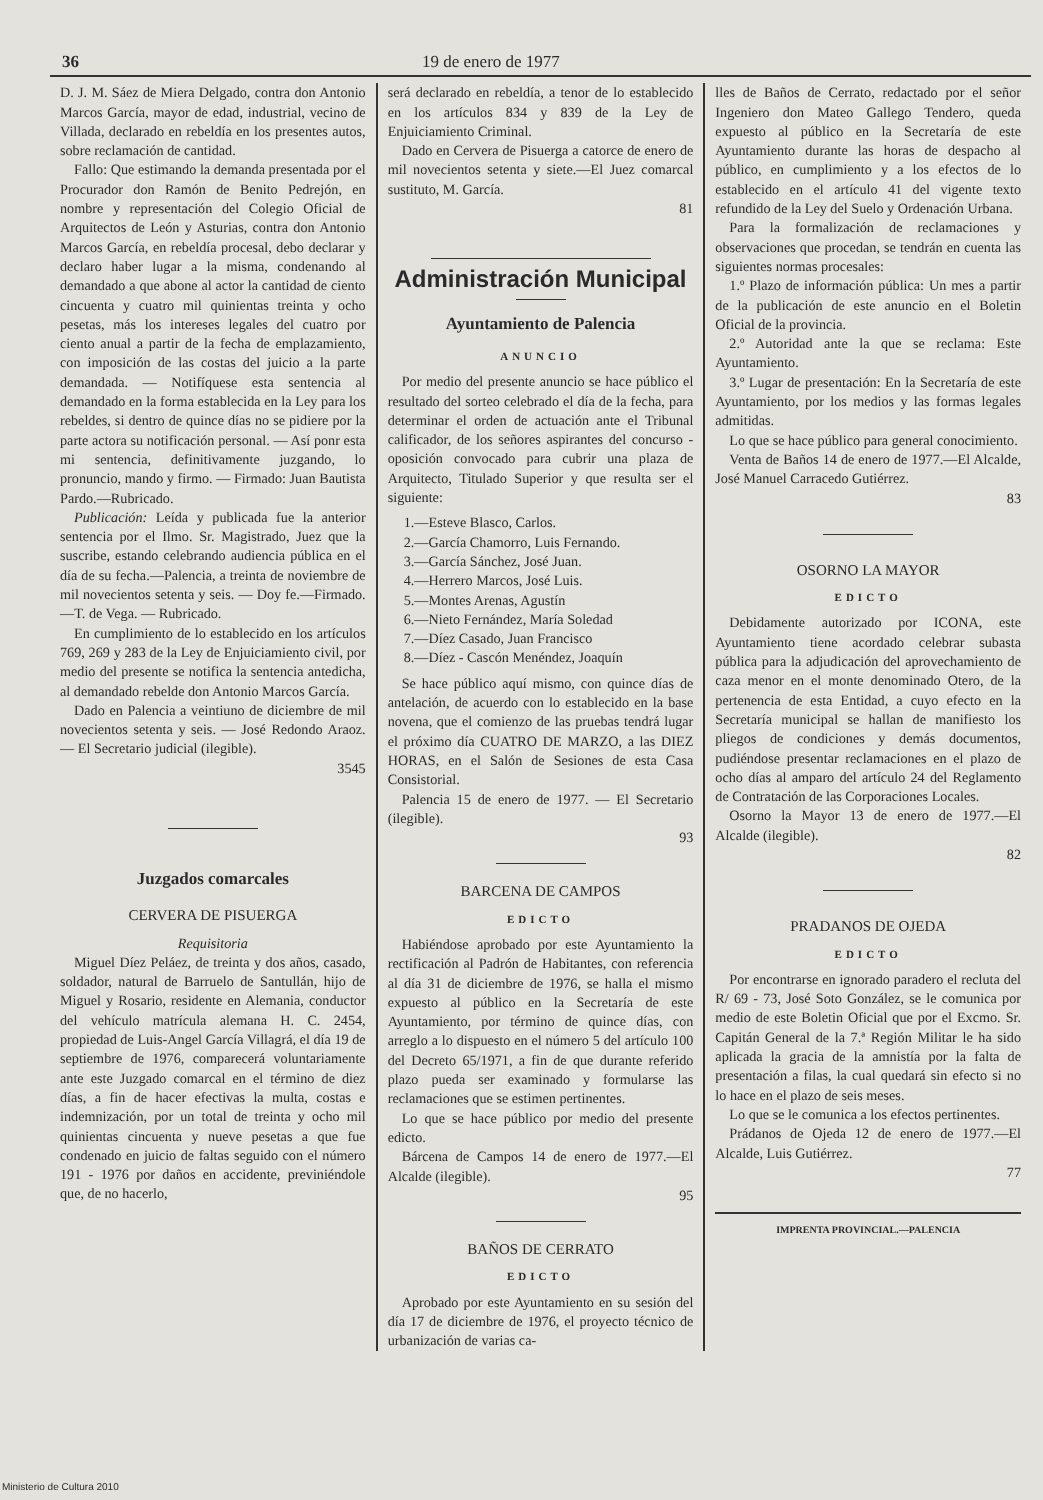36 19 de enero de 1977
D. J. M. Sáez de Miera Delgado, contra don Antonio Marcos García, mayor de edad, industrial, vecino de Villada, declarado en rebeldía en los presentes autos, sobre reclamación de cantidad.
Fallo: Que estimando la demanda presentada por el Procurador don Ramón de Benito Pedrejón, en nombre y representación del Colegio Oficial de Arquitectos de León y Asturias, contra don Antonio Marcos García, en rebeldía procesal, debo declarar y declaro haber lugar a la misma, condenando al demandado a que abone al actor la cantidad de ciento cincuenta y cuatro mil quinientas treinta y ocho pesetas, más los intereses legales del cuatro por ciento anual a partir de la fecha de emplazamiento, con imposición de las costas del juicio a la parte demandada. — Notifíquese esta sentencia al demandado en la forma establecida en la Ley para los rebeldes, si dentro de quince días no se pidiere por la parte actora su notificación personal. — Así ponr esta mi sentencia, definitivamente juzgando, lo pronuncio, mando y firmo. — Firmado: Juan Bautista Pardo.—Rubricado.
Publicación: Leída y publicada fue la anterior sentencia por el Ilmo. Sr. Magistrado, Juez que la suscribe, estando celebrando audiencia pública en el día de su fecha.—Palencia, a treinta de noviembre de mil novecientos setenta y seis. — Doy fe.—Firmado. —T. de Vega. — Rubricado.
En cumplimiento de lo establecido en los artículos 769, 269 y 283 de la Ley de Enjuiciamiento civil, por medio del presente se notifica la sentencia antedicha, al demandado rebelde don Antonio Marcos García.
Dado en Palencia a veintiuno de diciembre de mil novecientos setenta y seis. — José Redondo Araoz. — El Secretario judicial (ilegible).
3545
Juzgados comarcales
CERVERA DE PISUERGA
Requisitoria
Miguel Díez Peláez, de treinta y dos años, casado, soldador, natural de Barruelo de Santullán, hijo de Miguel y Rosario, residente en Alemania, conductor del vehículo matrícula alemana H. C. 2454, propiedad de Luis-Angel García Villagrá, el día 19 de septiembre de 1976, comparecerá voluntariamente ante este Juzgado comarcal en el término de diez días, a fin de hacer efectivas la multa, costas e indemnización, por un total de treinta y ocho mil quinientas cincuenta y nueve pesetas a que fue condenado en juicio de faltas seguido con el número 191 - 1976 por daños en accidente, previniéndole que, de no hacerlo,
será declarado en rebeldía, a tenor de lo establecido en los artículos 834 y 839 de la Ley de Enjuiciamiento Criminal.
Dado en Cervera de Pisuerga a catorce de enero de mil novecientos setenta y siete.—El Juez comarcal sustituto, M. García.
81
Administración Municipal
Ayuntamiento de Palencia
ANUNCIO
Por medio del presente anuncio se hace público el resultado del sorteo celebrado el día de la fecha, para determinar el orden de actuación ante el Tribunal calificador, de los señores aspirantes del concurso - oposición convocado para cubrir una plaza de Arquitecto, Titulado Superior y que resulta ser el siguiente:
1.—Esteve Blasco, Carlos.
2.—García Chamorro, Luis Fernando.
3.—García Sánchez, José Juan.
4.—Herrero Marcos, José Luis.
5.—Montes Arenas, Agustín
6.—Nieto Fernández, María Soledad
7.—Díez Casado, Juan Francisco
8.—Díez - Cascón Menéndez, Joaquín
Se hace público aquí mismo, con quince días de antelación, de acuerdo con lo establecido en la base novena, que el comienzo de las pruebas tendrá lugar el próximo día CUATRO DE MARZO, a las DIEZ HORAS, en el Salón de Sesiones de esta Casa Consistorial.
Palencia 15 de enero de 1977. — El Secretario (ilegible).
93
BARCENA DE CAMPOS
EDICTO
Habiéndose aprobado por este Ayuntamiento la rectificación al Padrón de Habitantes, con referencia al día 31 de diciembre de 1976, se halla el mismo expuesto al público en la Secretaría de este Ayuntamiento, por término de quince días, con arreglo a lo dispuesto en el número 5 del artículo 100 del Decreto 65/1971, a fin de que durante referido plazo pueda ser examinado y formularse las reclamaciones que se estimen pertinentes.
Lo que se hace público por medio del presente edicto.
Bárcena de Campos 14 de enero de 1977.—El Alcalde (ilegible).
95
BAÑOS DE CERRATO
EDICTO
Aprobado por este Ayuntamiento en su sesión del día 17 de diciembre de 1976, el proyecto técnico de urbanización de varias ca-
lles de Baños de Cerrato, redactado por el señor Ingeniero don Mateo Gallego Tendero, queda expuesto al público en la Secretaría de este Ayuntamiento durante las horas de despacho al público, en cumplimiento y a los efectos de lo establecido en el artículo 41 del vigente texto refundido de la Ley del Suelo y Ordenación Urbana.
Para la formalización de reclamaciones y observaciones que procedan, se tendrán en cuenta las siguientes normas procesales:
1.º Plazo de información pública: Un mes a partir de la publicación de este anuncio en el Boletin Oficial de la provincia.
2.º Autoridad ante la que se reclama: Este Ayuntamiento.
3.º Lugar de presentación: En la Secretaría de este Ayuntamiento, por los medios y las formas legales admitidas.
Lo que se hace público para general conocimiento.
Venta de Baños 14 de enero de 1977.—El Alcalde, José Manuel Carracedo Gutiérrez.
83
OSORNO LA MAYOR
EDICTO
Debidamente autorizado por ICONA, este Ayuntamiento tiene acordado celebrar subasta pública para la adjudicación del aprovechamiento de caza menor en el monte denominado Otero, de la pertenencia de esta Entidad, a cuyo efecto en la Secretaría municipal se hallan de manifiesto los pliegos de condiciones y demás documentos, pudiéndose presentar reclamaciones en el plazo de ocho días al amparo del artículo 24 del Reglamento de Contratación de las Corporaciones Locales.
Osorno la Mayor 13 de enero de 1977.—El Alcalde (ilegible).
82
PRADANOS DE OJEDA
EDICTO
Por encontrarse en ignorado paradero el recluta del R/ 69 - 73, José Soto González, se le comunica por medio de este Boletin Oficial que por el Excmo. Sr. Capitán General de la 7.ª Región Militar le ha sido aplicada la gracia de la amnistía por la falta de presentación a filas, la cual quedará sin efecto si no lo hace en el plazo de seis meses.
Lo que se le comunica a los efectos pertinentes.
Prádanos de Ojeda 12 de enero de 1977.—El Alcalde, Luis Gutiérrez.
77
IMPRENTA PROVINCIAL.—PALENCIA
Ministerio de Cultura 2010